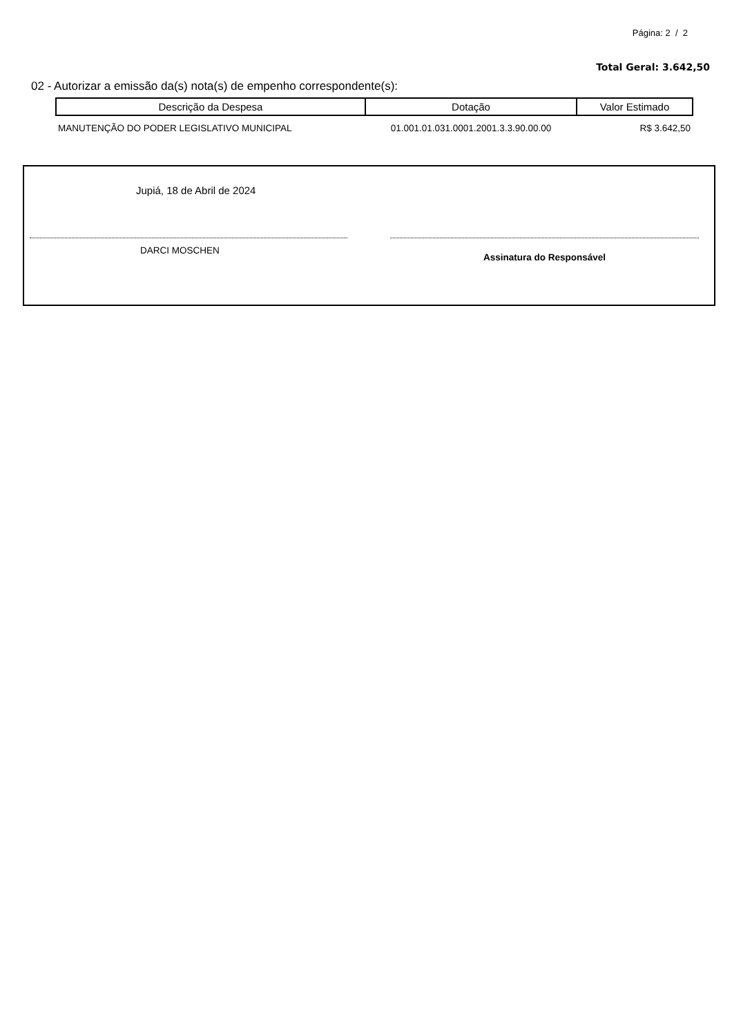Página: 2 / 2
Total Geral: 3.642,50
02 - Autorizar a emissão da(s) nota(s) de empenho correspondente(s):
| Descrição da Despesa | Dotação | Valor Estimado |
| --- | --- | --- |
| MANUTENÇÃO DO PODER LEGISLATIVO MUNICIPAL | 01.001.01.031.0001.2001.3.3.90.00.00 | R$ 3.642,50 |
Jupiá, 18 de Abril de 2024
DARCI MOSCHEN
Assinatura do Responsável